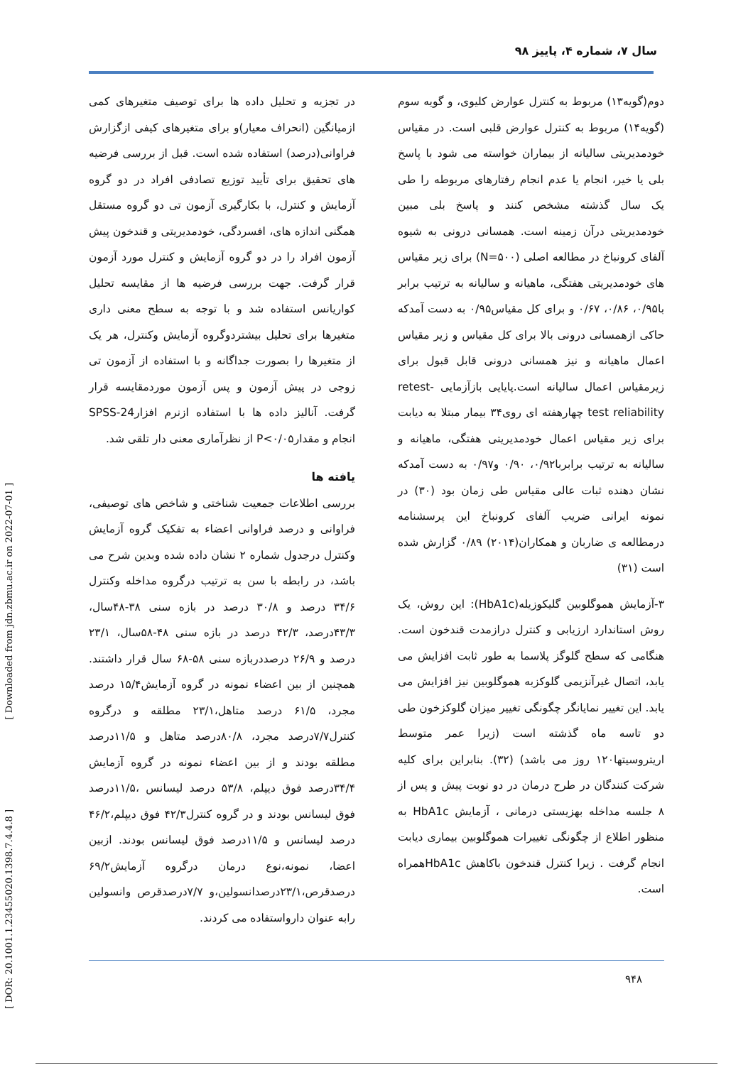سال ۷، شماره ۴، پاییز ۹۸
دوم(گویه۱۳) مربوط به کنترل عوارض کلیوی، و گویه سوم (گویه۱۴) مربوط به کنترل عوارض قلبی است. در مقیاس خودمدیریتی سالیانه از بیماران خواسته می شود با پاسخ بلی یا خیر، انجام یا عدم انجام رفتارهای مربوطه را طی یک سال گذشته مشخص کنند و پاسخ بلی مبین خودمدیریتی درآن زمینه است. همسانی درونی به شیوه آلفای کرونباخ در مطالعه اصلی (N=۵۰۰) برای زیر مقیاس های خودمدیریتی هفتگی، ماهیانه و سالیانه به ترتیب برابر با۰/۹۵، ۰/۸۶، ۰/۶۷ و برای کل مقیاس۰/۹۵ به دست آمدکه حاکی ازهمسانی درونی بالا برای کل مقیاس و زیر مقیاس اعمال ماهیانه و نیز همسانی درونی قابل قبول برای زیرمقیاس اعمال سالیانه است.پایایی بازآزمایی -retest test reliability چهارهفته ای روی۳۴ بیمار مبتلا به دیابت برای زیر مقیاس اعمال خودمدیریتی هفتگی، ماهیانه و سالیانه به ترتیب برابربا۰/۹۲، ۰/۹۰ و۰/۹۷ به دست آمدکه نشان دهنده ثبات عالی مقیاس طی زمان بود (۳۰) در نمونه ایرانی ضریب آلفای کرونباخ این پرسشنامه درمطالعه ی ضاربان و همکاران(۲۰۱۴) ۰/۸۹ گزارش شده است (۳۱)
۳-آزمایش هموگلوبین گلیکوزیله(HbA1c): این روش، یک روش استاندارد ارزیابی و کنترل درازمدت قندخون است. هنگامی که سطح گلوگز پلاسما به طور ثابت افزایش می یابد، اتصال غیرآنزیمی گلوکزبه هموگلوبین نیز افزایش می یابد. این تغییر نمایانگر چگونگی تغییر میزان گلوکزخون طی دو تاسه ماه گذشته است (زیرا عمر متوسط اریتروسیتها۱۲۰ روز می باشد) (۳۲). بنابراین برای کلیه شرکت کنندگان در طرح درمان در دو نوبت پیش و پس از ۸ جلسه مداخله بهزیستی درمانی ، آزمایش HbA1c به منظور اطلاع از چگونگی تغییرات هموگلوبین بیماری دیابت انجام گرفت . زیرا کنترل قندخون باکاهش HbA1cهمراه است.
در تجزیه و تحلیل داده ها برای توصیف متغیرهای کمی ازمیانگین (انحراف معیار)و برای متغیرهای کیفی ازگزارش فراوانی(درصد) استفاده شده است. قبل از بررسی فرضیه های تحقیق برای تأیید توزیع تصادفی افراد در دو گروه آزمایش و کنترل، با بکارگیری آزمون تی دو گروه مستقل همگنی اندازه های، افسردگی، خودمدیریتی و قندخون پیش آزمون افراد را در دو گروه آزمایش و کنترل مورد آزمون قرار گرفت. جهت بررسی فرضیه ها از مقایسه تحلیل کواریانس استفاده شد و با توجه به سطح معنی داری متغیرها برای تحلیل بیشتردوگروه آزمایش وکنترل، هر یک از متغیرها را بصورت جداگانه و با استفاده از آزمون تی زوجی در پیش آزمون و پس آزمون موردمقایسه قرار گرفت. آنالیز داده ها با استفاده ازنرم افزارSPSS-24 انجام و مقدارP<۰/۰۵ از نظرآماری معنی دار تلقی شد.
یافته ها
بررسی اطلاعات جمعیت شناختی و شاخص های توصیفی، فراوانی و درصد فراوانی اعضاء به تفکیک گروه آزمایش وکنترل درجدول شماره ۲ نشان داده شده وبدین شرح می باشد، در رابطه با سن به ترتیب درگروه مداخله وکنترل ۳۴/۶ درصد و ۳۰/۸ درصد در بازه سنی ۳۸-۴۸سال، ۴۳/۳درصد، ۴۲/۳ درصد در بازه سنی ۴۸-۵۸سال، ۲۳/۱ درصد و ۲۶/۹ درصددربازه سنی ۵۸-۶۸ سال قرار داشتند. همچنین از بین اعضاء نمونه در گروه آزمایش۱۵/۴ درصد مجرد، ۶۱/۵ درصد متاهل،۲۳/۱ مطلقه و درگروه کنترل۷/۷درصد مجرد، ۸۰/۸درصد متاهل و ۱۱/۵درصد مطلقه بودند و از بین اعضاء نمونه در گروه آزمایش ۳۴/۴درصد فوق دیپلم، ۵۳/۸ درصد لیسانس ،۱۱/۵درصد فوق لیسانس بودند و در گروه کنترل۴۲/۳ فوق دیپلم،۴۶/۲ درصد لیسانس و ۱۱/۵درصد فوق لیسانس بودند. ازبین اعضا، نمونه،نوع درمان درگروه آزمایش۶۹/۲ درصدقرص،۲۳/۱درصدانسولین،و ۷/۷درصدقرص وانسولین رابه عنوان دارواستفاده می کردند.
[ Downloaded from jdn.zbmu.ac.ir on 2022-07-01 ]
[ DOR: 20.1001.1.23455020.1398.7.4.4.8 ]
۹۴۸